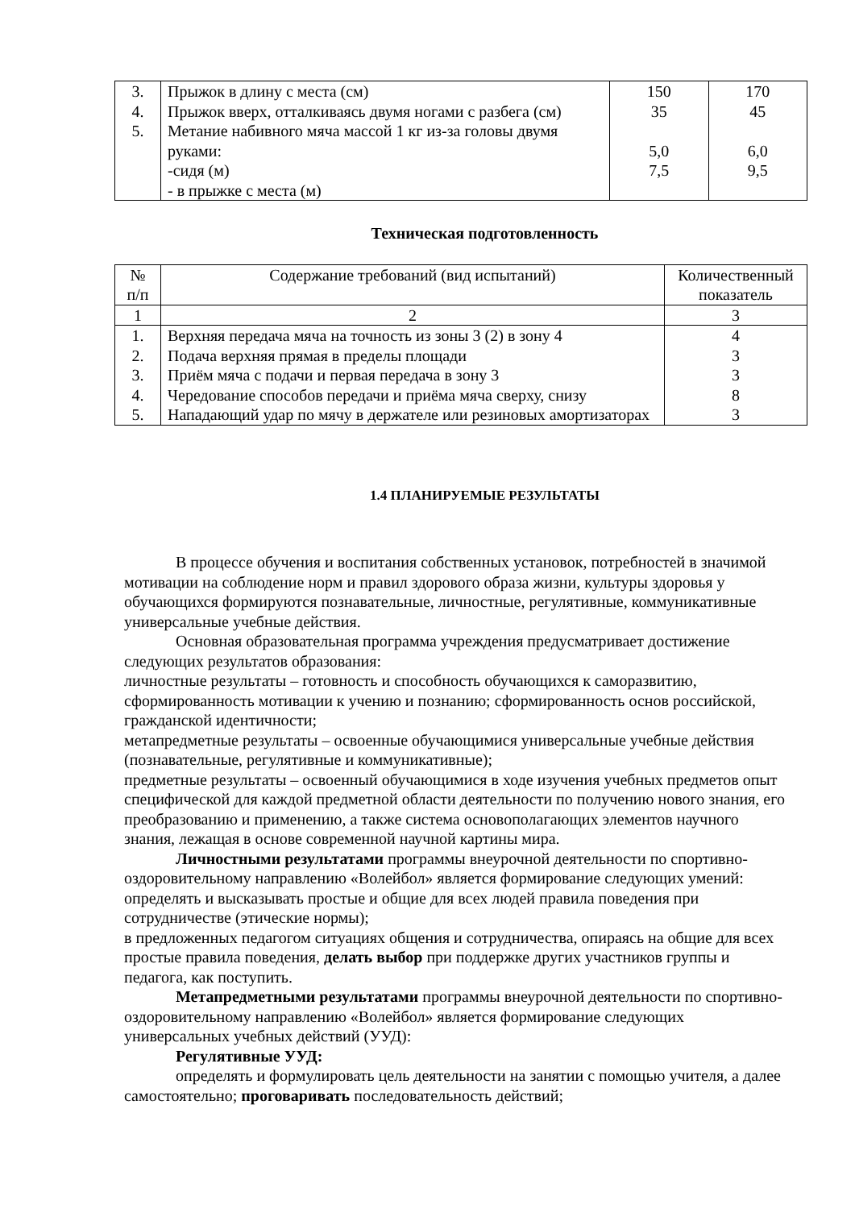| 3. 4. 5. | Прыжок в длину с места (см) Прыжок вверх, отталкиваясь двумя ногами с разбега (см) Метание набивного мяча массой 1 кг из-за головы двумя руками: -сидя (м) - в прыжке с места (м) | 150 35 5,0 7,5 | 170 45 6,0 9,5 |
Техническая подготовленность
| № п/п | Содержание требований (вид испытаний) | Количественный показатель |
| --- | --- | --- |
| 1 | 2 | 3 |
| 1. 2. 3. 4. 5. | Верхняя передача мяча на точность из зоны 3 (2) в зону 4 Подача верхняя прямая в пределы площади Приём мяча с подачи и первая передача в зону 3 Чередование способов передачи и приёма мяча сверху, снизу Нападающий удар по мячу в держателе или резиновых амортизаторах | 4 3 3 8 3 |
1.4 ПЛАНИРУЕМЫЕ РЕЗУЛЬТАТЫ
В процессе обучения и воспитания собственных установок, потребностей в значимой мотивации на соблюдение норм и правил здорового образа жизни, культуры здоровья у обучающихся формируются познавательные, личностные, регулятивные, коммуникативные универсальные учебные действия.
Основная образовательная программа учреждения предусматривает достижение следующих результатов образования:
личностные результаты – готовность и способность обучающихся к саморазвитию, сформированность мотивации к учению и познанию; сформированность основ российской, гражданской идентичности;
метапредметные результаты – освоенные обучающимися универсальные учебные действия (познавательные, регулятивные и коммуникативные);
предметные результаты – освоенный обучающимися в ходе изучения учебных предметов опыт специфической для каждой предметной области деятельности по получению нового знания, его преобразованию и применению, а также система основополагающих элементов научного знания, лежащая в основе современной научной картины мира.
Личностными результатами программы внеурочной деятельности по спортивно-оздоровительному направлению «Волейбол» является формирование следующих умений: определять и высказывать простые и общие для всех людей правила поведения при сотрудничестве (этические нормы);
в предложенных педагогом ситуациях общения и сотрудничества, опираясь на общие для всех простые правила поведения, делать выбор при поддержке других участников группы и педагога, как поступить.
Метапредметными результатами программы внеурочной деятельности по спортивно-оздоровительному направлению «Волейбол» является формирование следующих универсальных учебных действий (УУД):
Регулятивные УУД:
определять и формулировать цель деятельности на занятии с помощью учителя, а далее самостоятельно; проговаривать последовательность действий;